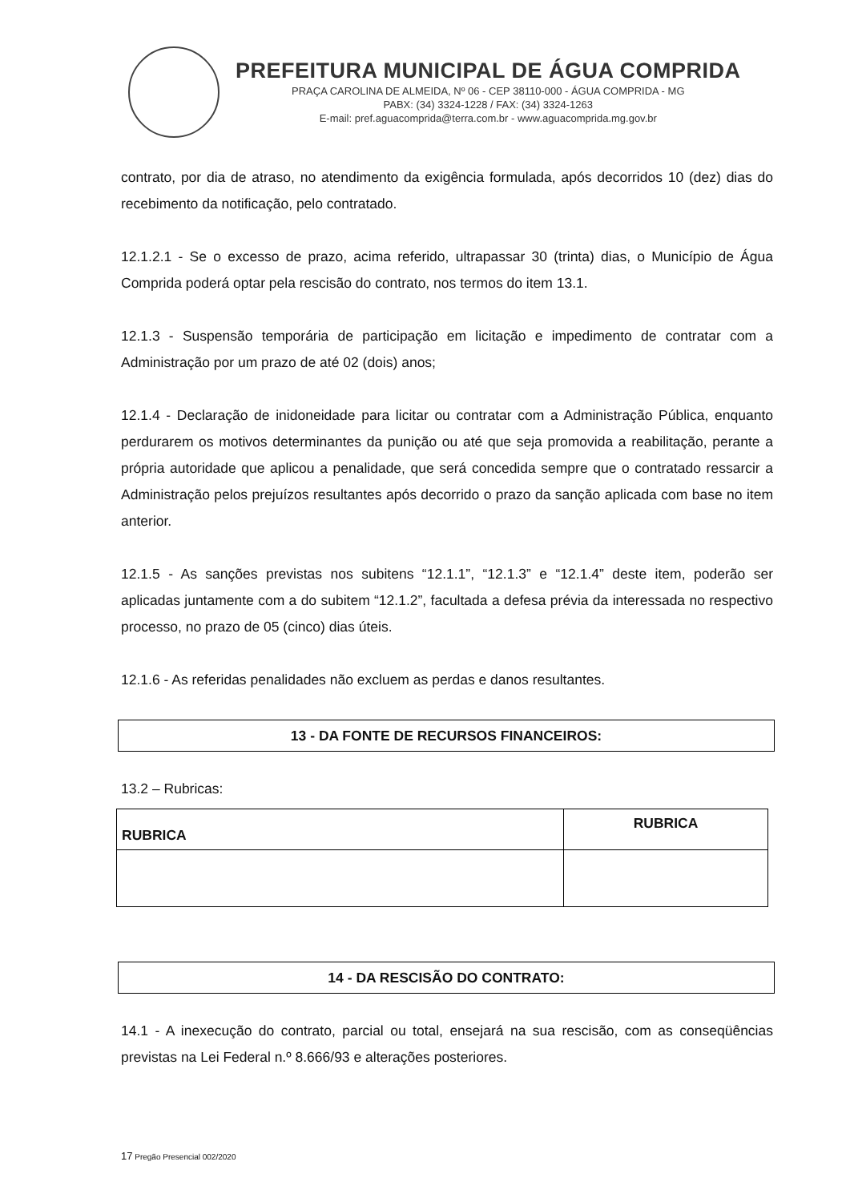PREFEITURA MUNICIPAL DE ÁGUA COMPRIDA
PRAÇA CAROLINA DE ALMEIDA, Nº 06 - CEP 38110-000 - ÁGUA COMPRIDA - MG
PABX: (34) 3324-1228 / FAX: (34) 3324-1263
E-mail: pref.aguacomprida@terra.com.br - www.aguacomprida.mg.gov.br
contrato, por dia de atraso, no atendimento da exigência formulada, após decorridos 10 (dez) dias do recebimento da notificação, pelo contratado.
12.1.2.1 - Se o excesso de prazo, acima referido, ultrapassar 30 (trinta) dias, o Município de Água Comprida poderá optar pela rescisão do contrato, nos termos do item 13.1.
12.1.3 - Suspensão temporária de participação em licitação e impedimento de contratar com a Administração por um prazo de até 02 (dois) anos;
12.1.4 - Declaração de inidoneidade para licitar ou contratar com a Administração Pública, enquanto perdurarem os motivos determinantes da punição ou até que seja promovida a reabilitação, perante a própria autoridade que aplicou a penalidade, que será concedida sempre que o contratado ressarcir a Administração pelos prejuízos resultantes após decorrido o prazo da sanção aplicada com base no item anterior.
12.1.5 - As sanções previstas nos subitens “12.1.1”, “12.1.3” e “12.1.4” deste item, poderão ser aplicadas juntamente com a do subitem “12.1.2”, facultada a defesa prévia da interessada no respectivo processo, no prazo de 05 (cinco) dias úteis.
12.1.6 - As referidas penalidades não excluem as perdas e danos resultantes.
13 - DA FONTE DE RECURSOS FINANCEIROS:
13.2 – Rubricas:
| RUBRICA | RUBRICA |
14 - DA RESCISÃO DO CONTRATO:
14.1 - A inexecução do contrato, parcial ou total, ensejará na sua rescisão, com as conseqüências previstas na Lei Federal n.º 8.666/93 e alterações posteriores.
17 Pregão Presencial 002/2020